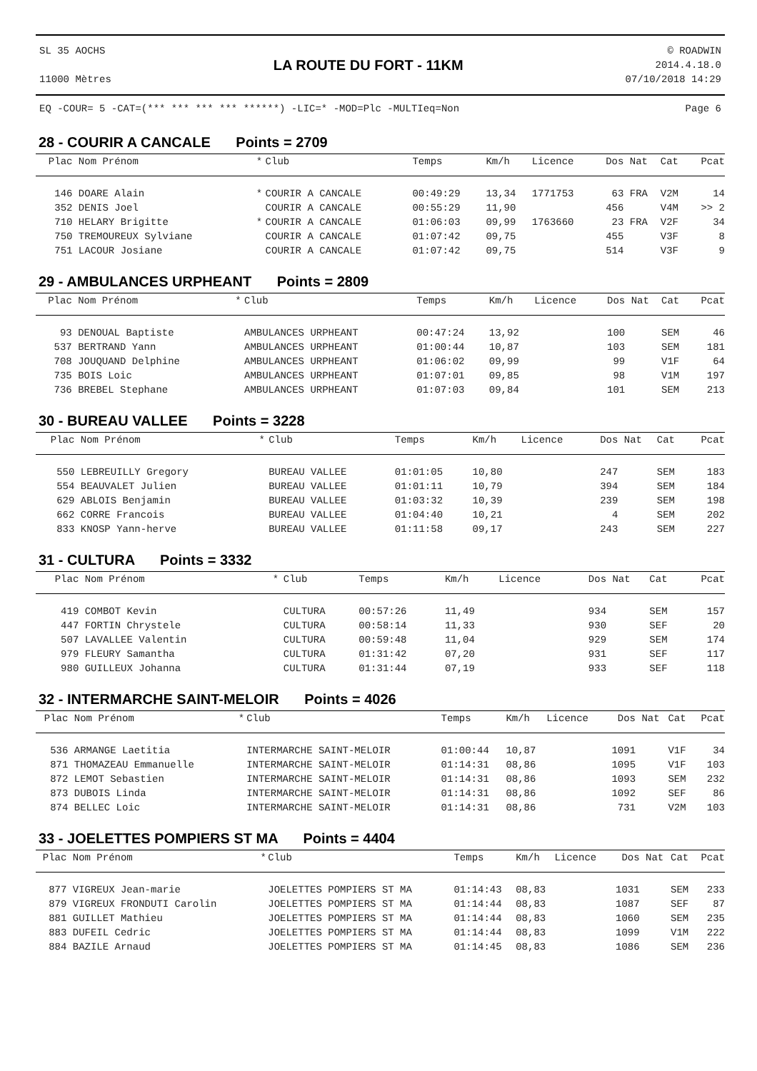SL 35 AOCHS
11000 Mètres
LA ROUTE DU FORT - 11KM
© ROADWIN
2014.4.18.0
07/10/2018 14:29
EQ -COUR= 5 -CAT=(*** *** *** *** ******) -LIC=* -MOD=Plc -MULTIeq=Non Page 6
28 - COURIR A CANCALE Points = 2709
| Plac | Nom Prénom | * | Club | Temps | Km/h | Licence | Dos | Nat | Cat | Pcat |
| --- | --- | --- | --- | --- | --- | --- | --- | --- | --- | --- |
| 146 | DOARE Alain | * | COURIR A CANCALE | 00:49:29 | 13,34 | 1771753 | 63 | FRA | V2M | 14 |
| 352 | DENIS Joel | | COURIR A CANCALE | 00:55:29 | 11,90 | | 456 | | V4M | >> 2 |
| 710 | HELARY Brigitte | * | COURIR A CANCALE | 01:06:03 | 09,99 | 1763660 | 23 | FRA | V2F | 34 |
| 750 | TREMOUREUX Sylviane | | COURIR A CANCALE | 01:07:42 | 09,75 | | 455 | | V3F | 8 |
| 751 | LACOUR Josiane | | COURIR A CANCALE | 01:07:42 | 09,75 | | 514 | | V3F | 9 |
29 - AMBULANCES URPHEANT Points = 2809
| Plac | Nom Prénom | * | Club | Temps | Km/h | Licence | Dos | Nat | Cat | Pcat |
| --- | --- | --- | --- | --- | --- | --- | --- | --- | --- | --- |
| 93 | DENOUAL Baptiste | | AMBULANCES URPHEANT | 00:47:24 | 13,92 | | 100 | | SEM | 46 |
| 537 | BERTRAND Yann | | AMBULANCES URPHEANT | 01:00:44 | 10,87 | | 103 | | SEM | 181 |
| 708 | JOUQUAND Delphine | | AMBULANCES URPHEANT | 01:06:02 | 09,99 | | 99 | | V1F | 64 |
| 735 | BOIS Loic | | AMBULANCES URPHEANT | 01:07:01 | 09,85 | | 98 | | V1M | 197 |
| 736 | BREBEL Stephane | | AMBULANCES URPHEANT | 01:07:03 | 09,84 | | 101 | | SEM | 213 |
30 - BUREAU VALLEE Points = 3228
| Plac | Nom Prénom | * | Club | Temps | Km/h | Licence | Dos | Nat | Cat | Pcat |
| --- | --- | --- | --- | --- | --- | --- | --- | --- | --- | --- |
| 550 | LEBREUILLY Gregory | | BUREAU VALLEE | 01:01:05 | 10,80 | | 247 | | SEM | 183 |
| 554 | BEAUVALET Julien | | BUREAU VALLEE | 01:01:11 | 10,79 | | 394 | | SEM | 184 |
| 629 | ABLOIS Benjamin | | BUREAU VALLEE | 01:03:32 | 10,39 | | 239 | | SEM | 198 |
| 662 | CORRE Francois | | BUREAU VALLEE | 01:04:40 | 10,21 | | 4 | | SEM | 202 |
| 833 | KNOSP Yann-herve | | BUREAU VALLEE | 01:11:58 | 09,17 | | 243 | | SEM | 227 |
31 - CULTURA Points = 3332
| Plac | Nom Prénom | * | Club | Temps | Km/h | Licence | Dos | Nat | Cat | Pcat |
| --- | --- | --- | --- | --- | --- | --- | --- | --- | --- | --- |
| 419 | COMBOT Kevin | | CULTURA | 00:57:26 | 11,49 | | 934 | | SEM | 157 |
| 447 | FORTIN Chrystele | | CULTURA | 00:58:14 | 11,33 | | 930 | | SEF | 20 |
| 507 | LAVALLEE Valentin | | CULTURA | 00:59:48 | 11,04 | | 929 | | SEM | 174 |
| 979 | FLEURY Samantha | | CULTURA | 01:31:42 | 07,20 | | 931 | | SEF | 117 |
| 980 | GUILLEUX Johanna | | CULTURA | 01:31:44 | 07,19 | | 933 | | SEF | 118 |
32 - INTERMARCHE SAINT-MELOIR Points = 4026
| Plac | Nom Prénom | * | Club | Temps | Km/h | Licence | Dos | Nat | Cat | Pcat |
| --- | --- | --- | --- | --- | --- | --- | --- | --- | --- | --- |
| 536 | ARMANGE Laetitia | | INTERMARCHE SAINT-MELOIR | 01:00:44 | 10,87 | | 1091 | | V1F | 34 |
| 871 | THOMAZEAU Emmanuelle | | INTERMARCHE SAINT-MELOIR | 01:14:31 | 08,86 | | 1095 | | V1F | 103 |
| 872 | LEMOT Sebastien | | INTERMARCHE SAINT-MELOIR | 01:14:31 | 08,86 | | 1093 | | SEM | 232 |
| 873 | DUBOIS Linda | | INTERMARCHE SAINT-MELOIR | 01:14:31 | 08,86 | | 1092 | | SEF | 86 |
| 874 | BELLEC Loic | | INTERMARCHE SAINT-MELOIR | 01:14:31 | 08,86 | | 731 | | V2M | 103 |
33 - JOELETTES POMPIERS ST MA Points = 4404
| Plac | Nom Prénom | * | Club | Temps | Km/h | Licence | Dos | Nat | Cat | Pcat |
| --- | --- | --- | --- | --- | --- | --- | --- | --- | --- | --- |
| 877 | VIGREUX Jean-marie | | JOELETTES POMPIERS ST MA | 01:14:43 | 08,83 | | 1031 | | SEM | 233 |
| 879 | VIGREUX FRONDUTI Carolin | | JOELETTES POMPIERS ST MA | 01:14:44 | 08,83 | | 1087 | | SEF | 87 |
| 881 | GUILLET Mathieu | | JOELETTES POMPIERS ST MA | 01:14:44 | 08,83 | | 1060 | | SEM | 235 |
| 883 | DUFEIL Cedric | | JOELETTES POMPIERS ST MA | 01:14:44 | 08,83 | | 1099 | | V1M | 222 |
| 884 | BAZILE Arnaud | | JOELETTES POMPIERS ST MA | 01:14:45 | 08,83 | | 1086 | | SEM | 236 |